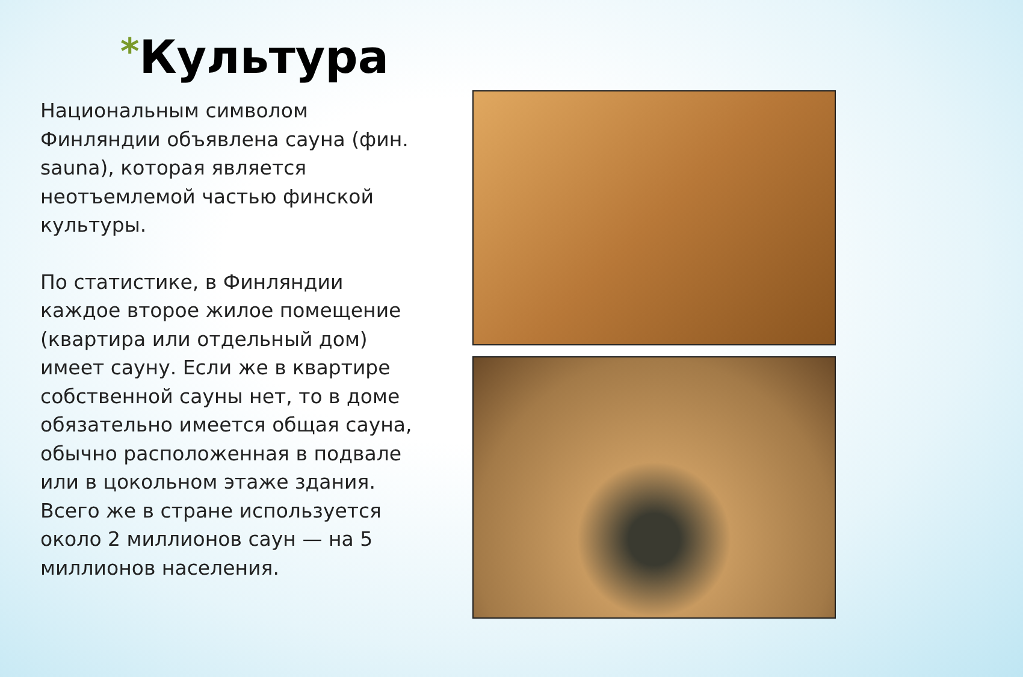*Культура
Национальным символом Финляндии объявлена сауна (фин. sauna), которая является неотъемлемой частью финской культуры.
По статистике, в Финляндии каждое второе жилое помещение (квартира или отдельный дом) имеет сауну. Если же в квартире собственной сауны нет, то в доме обязательно имеется общая сауна, обычно расположенная в подвале или в цокольном этаже здания. Всего же в стране используется около 2 миллионов саун — на 5 миллионов населения.